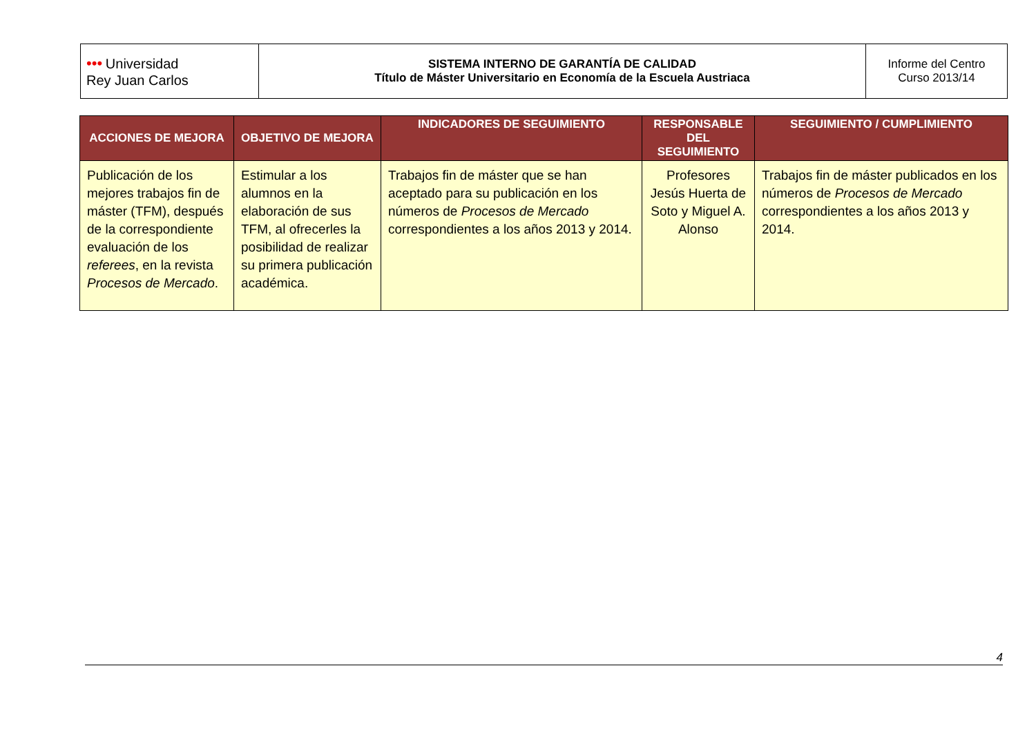| ••• Universidad Rey Juan Carlos | SISTEMA INTERNO DE GARANTÍA DE CALIDAD Título de Máster Universitario en Economía de la Escuela Austriaca | Informe del Centro Curso 2013/14 |
| ACCIONES DE MEJORA | OBJETIVO DE MEJORA | INDICADORES DE SEGUIMIENTO | RESPONSABLE DEL SEGUIMIENTO | SEGUIMIENTO / CUMPLIMIENTO |
| --- | --- | --- | --- | --- |
| Publicación de los mejores trabajos fin de máster (TFM), después de la correspondiente evaluación de los referees , en la revista Procesos de Mercado . | Estimular a los alumnos en la elaboración de sus TFM, al ofrecerles la posibilidad de realizar su primera publicación académica. | Trabajos fin de máster que se han aceptado para su publicación en los números de Procesos de Mercado correspondientes a los años 2013 y 2014. | Profesores Jesús Huerta de Soto y Miguel A. Alonso | Trabajos fin de máster publicados en los números de Procesos de Mercado correspondientes a los años 2013 y 2014. |
4